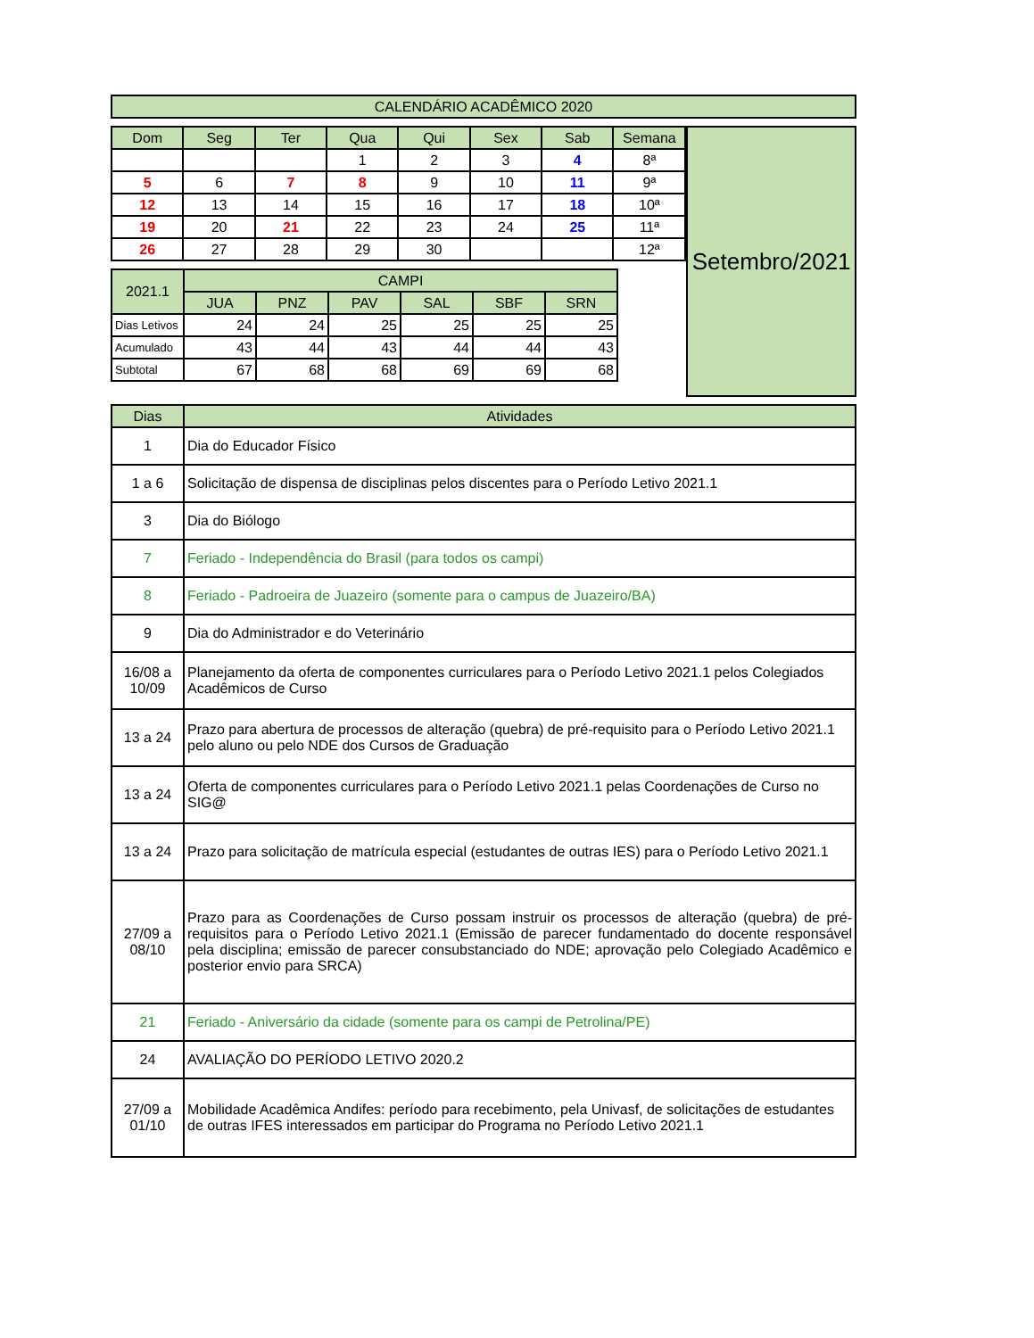| CALENDÁRIO ACADÊMICO 2020 |
| Dom | Seg | Ter | Qua | Qui | Sex | Sab | Semana |
| --- | --- | --- | --- | --- | --- | --- | --- |
| | | | 1 | 2 | 3 | 4 | 8ª |
| 5 | 6 | 7 | 8 | 9 | 10 | 11 | 9ª |
| 12 | 13 | 14 | 15 | 16 | 17 | 18 | 10ª |
| 19 | 20 | 21 | 22 | 23 | 24 | 25 | 11ª |
| 26 | 27 | 28 | 29 | 30 | | | 12ª |
| 2021.1 | CAMPI | | | | | |
| --- | --- | --- | --- | --- | --- | --- |
| | JUA | PNZ | PAV | SAL | SBF | SRN |
| Dias Letivos | 24 | 24 | 25 | 25 | 25 | 25 |
| Acumulado | 43 | 44 | 43 | 44 | 44 | 43 |
| Subtotal | 67 | 68 | 68 | 69 | 69 | 68 |
Setembro/2021
| Dias | Atividades |
| --- | --- |
| 1 | Dia do Educador Físico |
| 1 a 6 | Solicitação de dispensa de disciplinas pelos discentes para o Período Letivo 2021.1 |
| 3 | Dia do Biólogo |
| 7 | Feriado - Independência do Brasil (para todos os campi) |
| 8 | Feriado - Padroeira de Juazeiro (somente para o campus de Juazeiro/BA) |
| 9 | Dia do Administrador e do Veterinário |
| 16/08 a 10/09 | Planejamento da oferta de componentes curriculares para o Período Letivo 2021.1 pelos Colegiados Acadêmicos de Curso |
| 13 a 24 | Prazo para abertura de processos de alteração (quebra) de pré-requisito para o Período Letivo 2021.1 pelo aluno ou pelo NDE dos Cursos de Graduação |
| 13 a 24 | Oferta de componentes curriculares para o Período Letivo 2021.1 pelas Coordenações de Curso no SIG@ |
| 13 a 24 | Prazo para solicitação de matrícula especial (estudantes de outras IES) para o Período Letivo 2021.1 |
| 27/09 a 08/10 | Prazo para as Coordenações de Curso possam instruir os processos de alteração (quebra) de pré-requisitos para o Período Letivo 2021.1 (Emissão de parecer fundamentado do docente responsável pela disciplina; emissão de parecer consubstanciado do NDE; aprovação pelo Colegiado Acadêmico e posterior envio para SRCA) |
| 21 | Feriado - Aniversário da cidade (somente para os campi de Petrolina/PE) |
| 24 | AVALIAÇÃO DO PERÍODO LETIVO 2020.2 |
| 27/09 a 01/10 | Mobilidade Acadêmica Andifes: período para recebimento, pela Univasf, de solicitações de estudantes de outras IFES interessados em participar do Programa no Período Letivo 2021.1 |